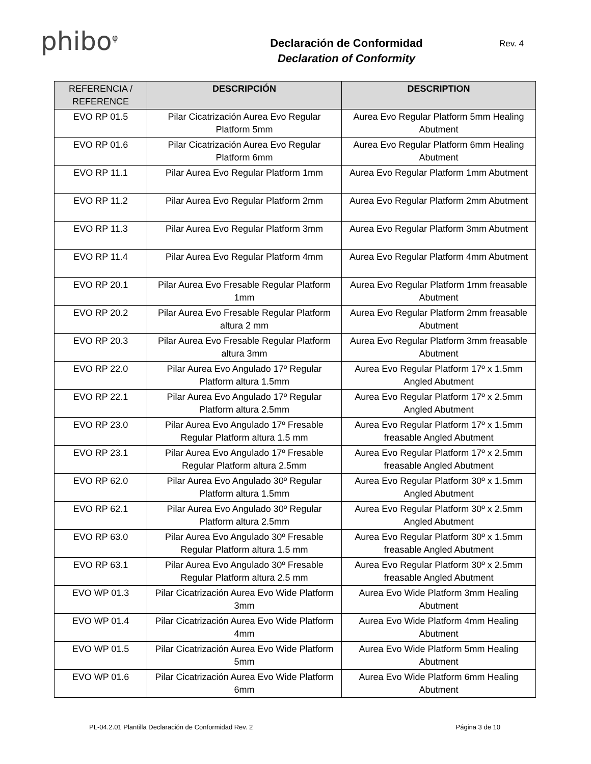phibo<sup>φ</sup>
Declaración de Conformidad
Declaration of Conformity
Rev. 4
| REFERENCIA / REFERENCE | DESCRIPCIÓN | DESCRIPTION |
| --- | --- | --- |
| EVO RP 01.5 | Pilar Cicatrización Aurea Evo Regular Platform 5mm | Aurea Evo Regular Platform 5mm Healing Abutment |
| EVO RP 01.6 | Pilar Cicatrización Aurea Evo Regular Platform 6mm | Aurea Evo Regular Platform 6mm Healing Abutment |
| EVO RP 11.1 | Pilar Aurea Evo Regular Platform 1mm | Aurea Evo Regular Platform 1mm Abutment |
| EVO RP 11.2 | Pilar Aurea Evo Regular Platform 2mm | Aurea Evo Regular Platform 2mm Abutment |
| EVO RP 11.3 | Pilar Aurea Evo Regular Platform 3mm | Aurea Evo Regular Platform 3mm Abutment |
| EVO RP 11.4 | Pilar Aurea Evo Regular Platform 4mm | Aurea Evo Regular Platform 4mm Abutment |
| EVO RP 20.1 | Pilar Aurea Evo Fresable Regular Platform 1mm | Aurea Evo Regular Platform 1mm freasable Abutment |
| EVO RP 20.2 | Pilar Aurea Evo Fresable Regular Platform altura 2 mm | Aurea Evo Regular Platform 2mm freasable Abutment |
| EVO RP 20.3 | Pilar Aurea Evo Fresable Regular Platform altura 3mm | Aurea Evo Regular Platform 3mm freasable Abutment |
| EVO RP 22.0 | Pilar Aurea Evo Angulado 17º Regular Platform altura 1.5mm | Aurea Evo Regular Platform 17º x 1.5mm Angled Abutment |
| EVO RP 22.1 | Pilar Aurea Evo Angulado 17º Regular Platform altura 2.5mm | Aurea Evo Regular Platform 17º x 2.5mm Angled Abutment |
| EVO RP 23.0 | Pilar Aurea Evo Angulado 17º Fresable Regular Platform altura 1.5 mm | Aurea Evo Regular Platform 17º x 1.5mm freasable Angled Abutment |
| EVO RP 23.1 | Pilar Aurea Evo Angulado 17º Fresable Regular Platform altura 2.5mm | Aurea Evo Regular Platform 17º x 2.5mm freasable Angled Abutment |
| EVO RP 62.0 | Pilar Aurea Evo Angulado 30º Regular Platform altura 1.5mm | Aurea Evo Regular Platform 30º x 1.5mm Angled Abutment |
| EVO RP 62.1 | Pilar Aurea Evo Angulado 30º Regular Platform altura 2.5mm | Aurea Evo Regular Platform 30º x 2.5mm Angled Abutment |
| EVO RP 63.0 | Pilar Aurea Evo Angulado 30º Fresable Regular Platform altura 1.5 mm | Aurea Evo Regular Platform 30º x 1.5mm freasable Angled Abutment |
| EVO RP 63.1 | Pilar Aurea Evo Angulado 30º Fresable Regular Platform altura 2.5 mm | Aurea Evo Regular Platform 30º x 2.5mm freasable Angled Abutment |
| EVO WP 01.3 | Pilar Cicatrización Aurea Evo Wide Platform 3mm | Aurea Evo Wide Platform 3mm Healing Abutment |
| EVO WP 01.4 | Pilar Cicatrización Aurea Evo Wide Platform 4mm | Aurea Evo Wide Platform 4mm Healing Abutment |
| EVO WP 01.5 | Pilar Cicatrización Aurea Evo Wide Platform 5mm | Aurea Evo Wide Platform 5mm Healing Abutment |
| EVO WP 01.6 | Pilar Cicatrización Aurea Evo Wide Platform 6mm | Aurea Evo Wide Platform 6mm Healing Abutment |
PL-04.2.01 Plantilla Declaración de Conformidad Rev. 2 Página 3 de 10